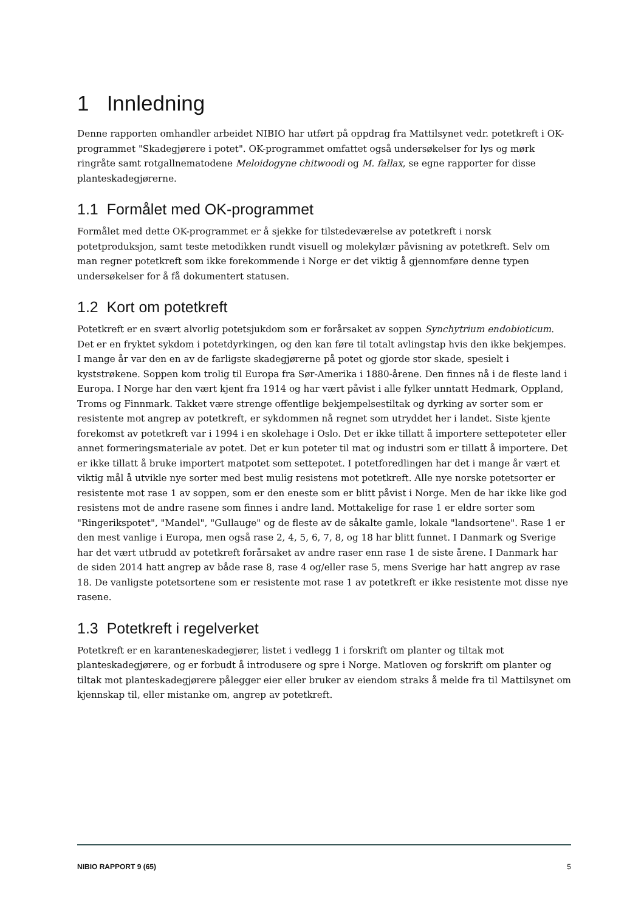1 Innledning
Denne rapporten omhandler arbeidet NIBIO har utført på oppdrag fra Mattilsynet vedr. potetkreft i OK-programmet "Skadegjørere i potet". OK-programmet omfattet også undersøkelser for lys og mørk ringråte samt rotgallnematodene Meloidogyne chitwoodi og M. fallax, se egne rapporter for disse planteskadegjørerne.
1.1 Formålet med OK-programmet
Formålet med dette OK-programmet er å sjekke for tilstedeværelse av potetkreft i norsk potetproduksjon, samt teste metodikken rundt visuell og molekylær påvisning av potetkreft. Selv om man regner potetkreft som ikke forekommende i Norge er det viktig å gjennomføre denne typen undersøkelser for å få dokumentert statusen.
1.2 Kort om potetkreft
Potetkreft er en svært alvorlig potetsjukdom som er forårsaket av soppen Synchytrium endobioticum. Det er en fryktet sykdom i potetdyrkingen, og den kan føre til totalt avlingstap hvis den ikke bekjempes. I mange år var den en av de farligste skadegjørerne på potet og gjorde stor skade, spesielt i kyststrøkene. Soppen kom trolig til Europa fra Sør-Amerika i 1880-årene. Den finnes nå i de fleste land i Europa. I Norge har den vært kjent fra 1914 og har vært påvist i alle fylker unntatt Hedmark, Oppland, Troms og Finnmark. Takket være strenge offentlige bekjempelsestiltak og dyrking av sorter som er resistente mot angrep av potetkreft, er sykdommen nå regnet som utryddet her i landet. Siste kjente forekomst av potetkreft var i 1994 i en skolehage i Oslo. Det er ikke tillatt å importere settepoteter eller annet formeringsmateriale av potet. Det er kun poteter til mat og industri som er tillatt å importere. Det er ikke tillatt å bruke importert matpotet som settepotet. I potetforedlingen har det i mange år vært et viktig mål å utvikle nye sorter med best mulig resistens mot potetkreft. Alle nye norske potetsorter er resistente mot rase 1 av soppen, som er den eneste som er blitt påvist i Norge. Men de har ikke like god resistens mot de andre rasene som finnes i andre land. Mottakelige for rase 1 er eldre sorter som "Ringerikspotet", "Mandel", "Gullauge" og de fleste av de såkalte gamle, lokale "landsortene". Rase 1 er den mest vanlige i Europa, men også rase 2, 4, 5, 6, 7, 8, og 18 har blitt funnet. I Danmark og Sverige har det vært utbrudd av potetkreft forårsaket av andre raser enn rase 1 de siste årene. I Danmark har de siden 2014 hatt angrep av både rase 8, rase 4 og/eller rase 5, mens Sverige har hatt angrep av rase 18. De vanligste potetsortene som er resistente mot rase 1 av potetkreft er ikke resistente mot disse nye rasene.
1.3 Potetkreft i regelverket
Potetkreft er en karanteneskadegjører, listet i vedlegg 1 i forskrift om planter og tiltak mot planteskadegjørere, og er forbudt å introdusere og spre i Norge. Matloven og forskrift om planter og tiltak mot planteskadegjørere pålegger eier eller bruker av eiendom straks å melde fra til Mattilsynet om kjennskap til, eller mistanke om, angrep av potetkreft.
NIBIO RAPPORT 9 (65) 5